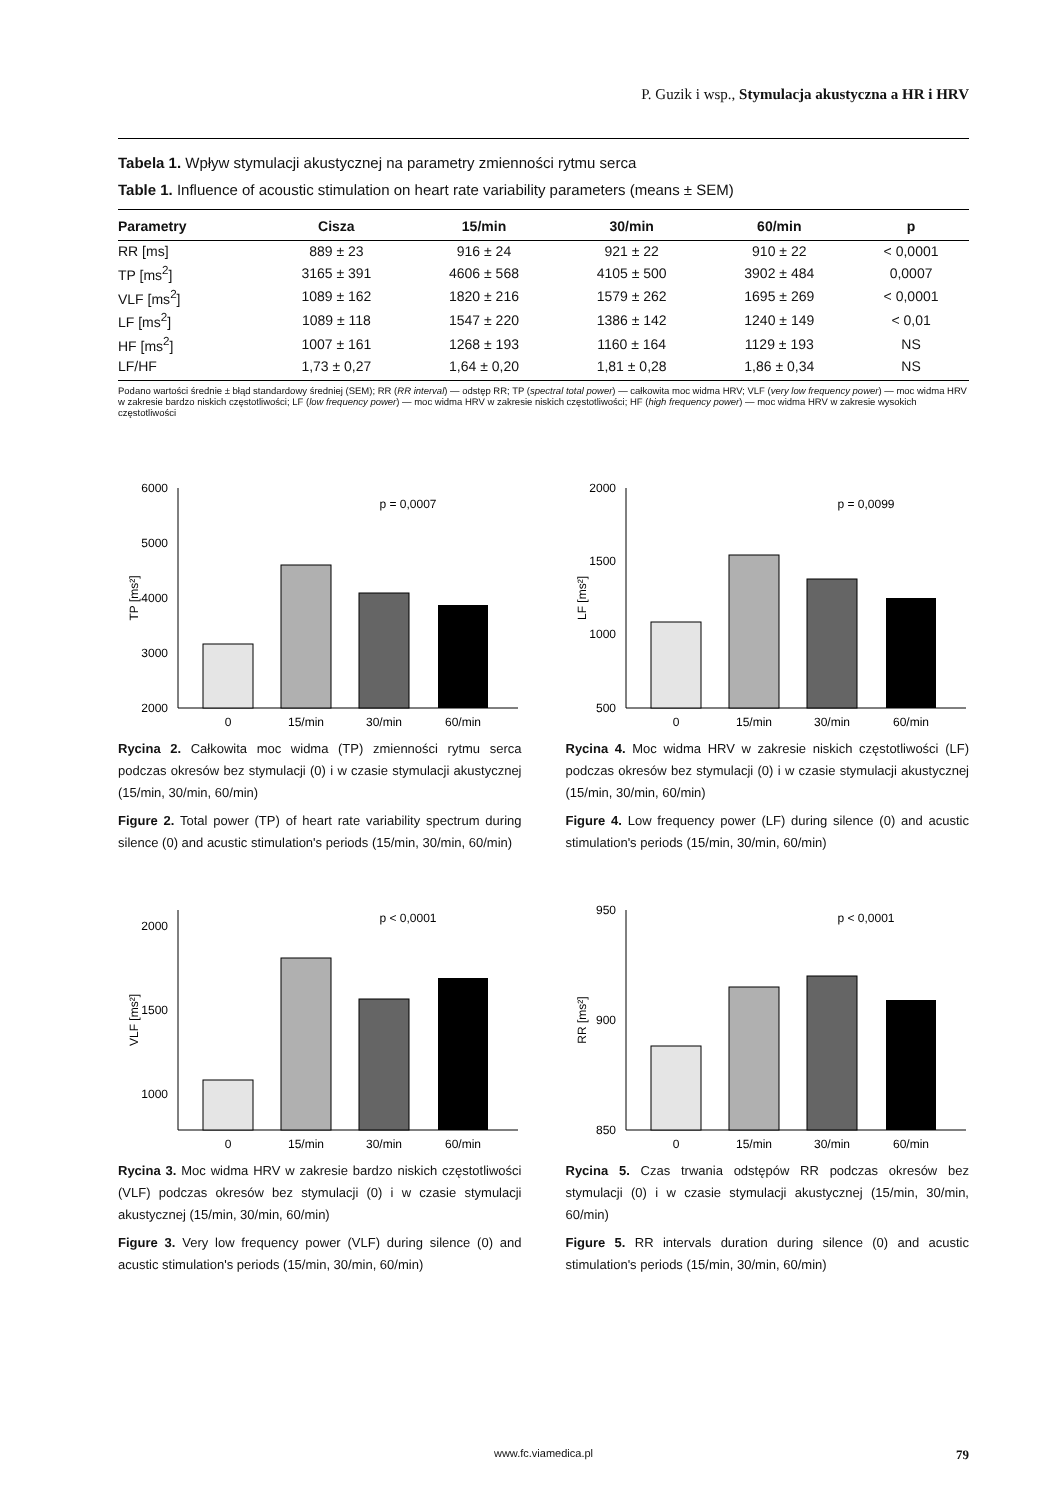P. Guzik i wsp., Stymulacja akustyczna a HR i HRV
Tabela 1. Wpływ stymulacji akustycznej na parametry zmienności rytmu serca
Table 1. Influence of acoustic stimulation on heart rate variability parameters (means ± SEM)
| Parametry | Cisza | 15/min | 30/min | 60/min | p |
| --- | --- | --- | --- | --- | --- |
| RR [ms] | 889 ± 23 | 916 ± 24 | 921 ± 22 | 910 ± 22 | < 0,0001 |
| TP [ms<sup>2</sup>] | 3165 ± 391 | 4606 ± 568 | 4105 ± 500 | 3902 ± 484 | 0,0007 |
| VLF [ms<sup>2</sup>] | 1089 ± 162 | 1820 ± 216 | 1579 ± 262 | 1695 ± 269 | < 0,0001 |
| LF [ms<sup>2</sup>] | 1089 ± 118 | 1547 ± 220 | 1386 ± 142 | 1240 ± 149 | < 0,01 |
| HF [ms<sup>2</sup>] | 1007 ± 161 | 1268 ± 193 | 1160 ± 164 | 1129 ± 193 | NS |
| LF/HF | 1,73 ± 0,27 | 1,64 ± 0,20 | 1,81 ± 0,28 | 1,86 ± 0,34 | NS |
Podano wartości średnie ± błąd standardowy średniej (SEM); RR (RR interval) — odstęp RR; TP (spectral total power) — całkowita moc widma HRV; VLF (very low frequency power) — moc widma HRV w zakresie bardzo niskich częstotliwości; LF (low frequency power) — moc widma HRV w zakresie niskich częstotliwości; HF (high frequency power) — moc widma HRV w zakresie wysokich częstotliwości
6000
5000
4000
3000
2000
TP [ms²]
p = 0,0007
0
15/min
30/min
60/min
Rycina 2. Całkowita moc widma (TP) zmienności rytmu serca podczas okresów bez stymulacji (0) i w czasie stymulacji akustycznej (15/min, 30/min, 60/min)
Figure 2. Total power (TP) of heart rate variability spectrum during silence (0) and acustic stimulation's periods (15/min, 30/min, 60/min)
2000
1500
1000
500
LF [ms²]
p = 0,0099
0
15/min
30/min
60/min
Rycina 4. Moc widma HRV w zakresie niskich częstotliwości (LF) podczas okresów bez stymulacji (0) i w czasie stymulacji akustycznej (15/min, 30/min, 60/min)
Figure 4. Low frequency power (LF) during silence (0) and acustic stimulation's periods (15/min, 30/min, 60/min)
2000
1500
1000
VLF [ms²]
p < 0,0001
0
15/min
30/min
60/min
Rycina 3. Moc widma HRV w zakresie bardzo niskich częstotliwości (VLF) podczas okresów bez stymulacji (0) i w czasie stymulacji akustycznej (15/min, 30/min, 60/min)
Figure 3. Very low frequency power (VLF) during silence (0) and acustic stimulation's periods (15/min, 30/min, 60/min)
950
900
850
RR [ms²]
p < 0,0001
0
15/min
30/min
60/min
Rycina 5. Czas trwania odstępów RR podczas okresów bez stymulacji (0) i w czasie stymulacji akustycznej (15/min, 30/min, 60/min)
Figure 5. RR intervals duration during silence (0) and acustic stimulation's periods (15/min, 30/min, 60/min)
www.fc.viamedica.pl 79